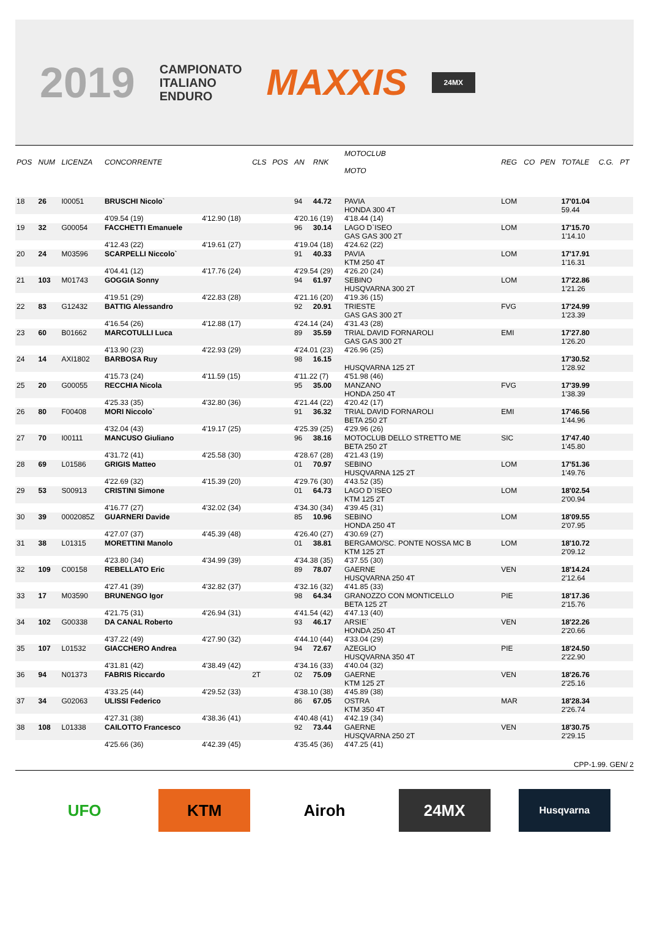2019
CAMPIONATO
ITALIANO
ENDURO
MAXXIS
24MX
| POS | NUM | LICENZA | CONCORRENTE | | CLS | POS | AN | RNK | MOTOCLUB MOTO | REG | CO | PEN | TOTALE | C.G. | PT |
| --- | --- | --- | --- | --- | --- | --- | --- | --- | --- | --- | --- | --- | --- | --- | --- |
| 18 | 26 | I00051 | BRUSCHI Nicolo` | | | | 94 | 44.72 | PAVIA HONDA 300 4T | LOM | | | 17'01.04 59.44 | | |
| | | | 4'09.54 (19) | 4'12.90 (18) | | | 4'20.16 (19) | | 4'18.44 (14) | | | | | | |
| 19 | 32 | G00054 | FACCHETTI Emanuele | | | | 96 | 30.14 | LAGO D`ISEO GAS GAS 300 2T | LOM | | | 17'15.70 1'14.10 | | |
| | | | 4'12.43 (22) | 4'19.61 (27) | | | 4'19.04 (18) | | 4'24.62 (22) | | | | | | |
| 20 | 24 | M03596 | SCARPELLI Niccolo` | | | | 91 | 40.33 | PAVIA KTM 250 4T | LOM | | | 17'17.91 1'16.31 | | |
| | | | 4'04.41 (12) | 4'17.76 (24) | | | 4'29.54 (29) | | 4'26.20 (24) | | | | | | |
| 21 | 103 | M01743 | GOGGIA Sonny | | | | 94 | 61.97 | SEBINO HUSQVARNA 300 2T | LOM | | | 17'22.86 1'21.26 | | |
| | | | 4'19.51 (29) | 4'22.83 (28) | | | 4'21.16 (20) | | 4'19.36 (15) | | | | | | |
| 22 | 83 | G12432 | BATTIG Alessandro | | | | 92 | 20.91 | TRIESTE GAS GAS 300 2T | FVG | | | 17'24.99 1'23.39 | | |
| | | | 4'16.54 (26) | 4'12.88 (17) | | | 4'24.14 (24) | | 4'31.43 (28) | | | | | | |
| 23 | 60 | B01662 | MARCOTULLI Luca | | | | 89 | 35.59 | TRIAL DAVID FORNAROLI GAS GAS 300 2T | EMI | | | 17'27.80 1'26.20 | | |
| | | | 4'13.90 (23) | 4'22.93 (29) | | | 4'24.01 (23) | | 4'26.96 (25) | | | | | | |
| 24 | 14 | AXI1802 | BARBOSA Ruy | | | | 98 | 16.15 | HUSQVARNA 125 2T | | | | 17'30.52 1'28.92 | | |
| | | | 4'15.73 (24) | 4'11.59 (15) | | | 4'11.22 (7) | | 4'51.98 (46) | | | | | | |
| 25 | 20 | G00055 | RECCHIA Nicola | | | | 95 | 35.00 | MANZANO HONDA 250 4T | FVG | | | 17'39.99 1'38.39 | | |
| | | | 4'25.33 (35) | 4'32.80 (36) | | | 4'21.44 (22) | | 4'20.42 (17) | | | | | | |
| 26 | 80 | F00408 | MORI Niccolo` | | | | 91 | 36.32 | TRIAL DAVID FORNAROLI BETA 250 2T | EMI | | | 17'46.56 1'44.96 | | |
| | | | 4'32.04 (43) | 4'19.17 (25) | | | 4'25.39 (25) | | 4'29.96 (26) | | | | | | |
| 27 | 70 | I00111 | MANCUSO Giuliano | | | | 96 | 38.16 | MOTOCLUB DELLO STRETTO ME BETA 250 2T | SIC | | | 17'47.40 1'45.80 | | |
| | | | 4'31.72 (41) | 4'25.58 (30) | | | 4'28.67 (28) | | 4'21.43 (19) | | | | | | |
| 28 | 69 | L01586 | GRIGIS Matteo | | | | 01 | 70.97 | SEBINO HUSQVARNA 125 2T | LOM | | | 17'51.36 1'49.76 | | |
| | | | 4'22.69 (32) | 4'15.39 (20) | | | 4'29.76 (30) | | 4'43.52 (35) | | | | | | |
| 29 | 53 | S00913 | CRISTINI Simone | | | | 01 | 64.73 | LAGO D`ISEO KTM 125 2T | LOM | | | 18'02.54 2'00.94 | | |
| | | | 4'16.77 (27) | 4'32.02 (34) | | | 4'34.30 (34) | | 4'39.45 (31) | | | | | | |
| 30 | 39 | 0002085Z | GUARNERI Davide | | | | 85 | 10.96 | SEBINO HONDA 250 4T | LOM | | | 18'09.55 2'07.95 | | |
| | | | 4'27.07 (37) | 4'45.39 (48) | | | 4'26.40 (27) | | 4'30.69 (27) | | | | | | |
| 31 | 38 | L01315 | MORETTINI Manolo | | | | 01 | 38.81 | BERGAMO/SC. PONTE NOSSA MC B KTM 125 2T | LOM | | | 18'10.72 2'09.12 | | |
| | | | 4'23.80 (34) | 4'34.99 (39) | | | 4'34.38 (35) | | 4'37.55 (30) | | | | | | |
| 32 | 109 | C00158 | REBELLATO Eric | | | | 89 | 78.07 | GAERNE HUSQVARNA 250 4T | VEN | | | 18'14.24 2'12.64 | | |
| | | | 4'27.41 (39) | 4'32.82 (37) | | | 4'32.16 (32) | | 4'41.85 (33) | | | | | | |
| 33 | 17 | M03590 | BRUNENGO Igor | | | | 98 | 64.34 | GRANOZZO CON MONTICELLO BETA 125 2T | PIE | | | 18'17.36 2'15.76 | | |
| | | | 4'21.75 (31) | 4'26.94 (31) | | | 4'41.54 (42) | | 4'47.13 (40) | | | | | | |
| 34 | 102 | G00338 | DA CANAL Roberto | | | | 93 | 46.17 | ARSIE` HONDA 250 4T | VEN | | | 18'22.26 2'20.66 | | |
| | | | 4'37.22 (49) | 4'27.90 (32) | | | 4'44.10 (44) | | 4'33.04 (29) | | | | | | |
| 35 | 107 | L01532 | GIACCHERO Andrea | | | | 94 | 72.67 | AZEGLIO HUSQVARNA 350 4T | PIE | | | 18'24.50 2'22.90 | | |
| | | | 4'31.81 (42) | 4'38.49 (42) | | | 4'34.16 (33) | | 4'40.04 (32) | | | | | | |
| 36 | 94 | N01373 | FABRIS Riccardo | | 2T | | 02 | 75.09 | GAERNE KTM 125 2T | VEN | | | 18'26.76 2'25.16 | | |
| | | | 4'33.25 (44) | 4'29.52 (33) | | | 4'38.10 (38) | | 4'45.89 (38) | | | | | | |
| 37 | 34 | G02063 | ULISSI Federico | | | | 86 | 67.05 | OSTRA KTM 350 4T | MAR | | | 18'28.34 2'26.74 | | |
| | | | 4'27.31 (38) | 4'38.36 (41) | | | 4'40.48 (41) | | 4'42.19 (34) | | | | | | |
| 38 | 108 | L01338 | CAILOTTO Francesco | | | | 92 | 73.44 | GAERNE HUSQVARNA 250 2T | VEN | | | 18'30.75 2'29.15 | | |
| | | | 4'25.66 (36) | 4'42.39 (45) | | | 4'35.45 (36) | | 4'47.25 (41) | | | | | | |
CPP-1.99. GEN/ 2
UFO KTM Airoh 24MX
Husqvarna